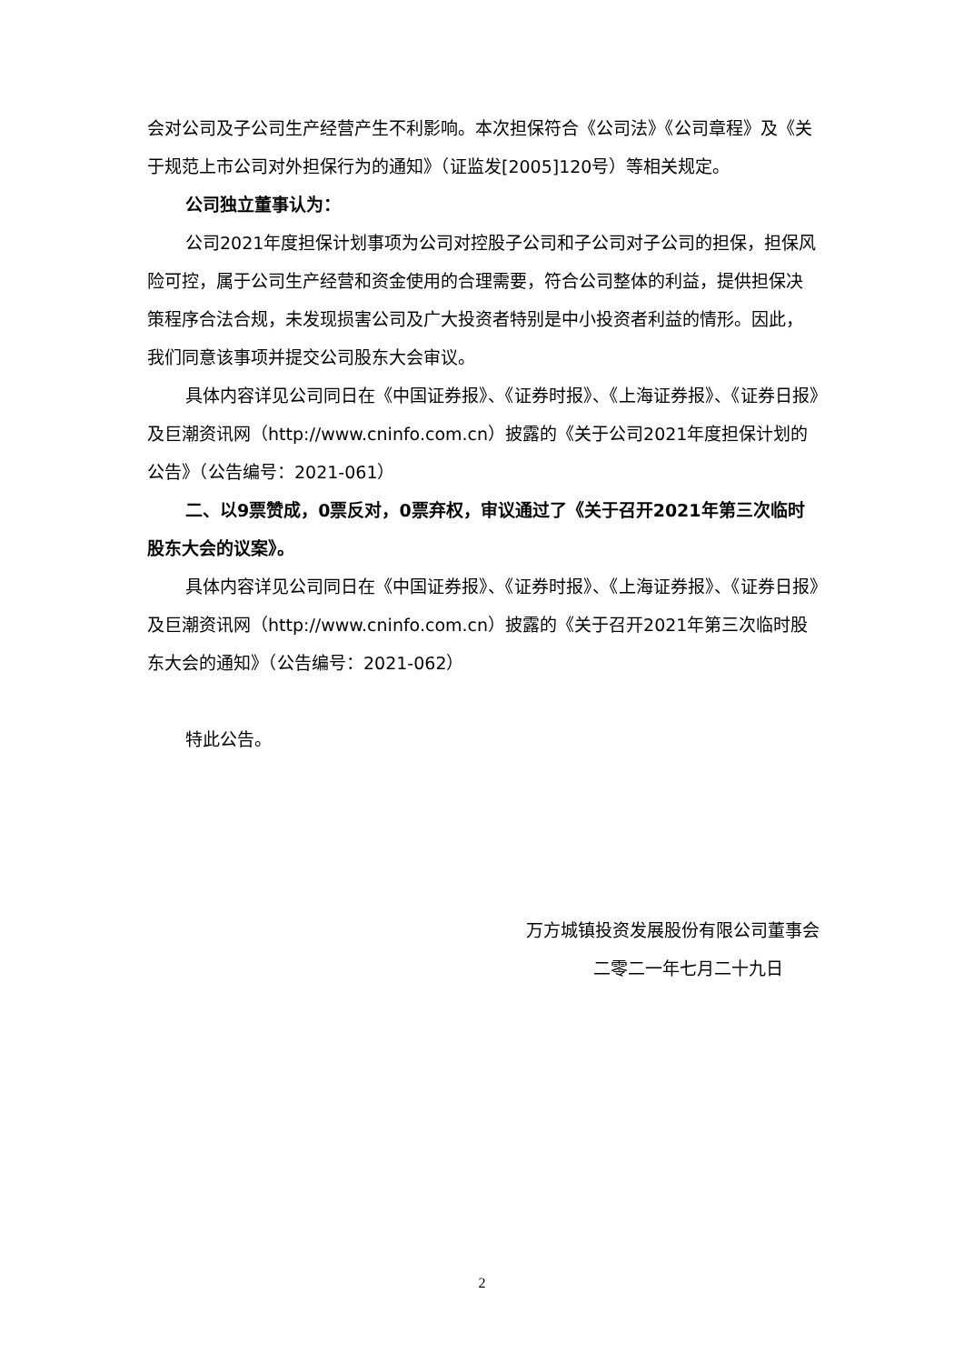会对公司及子公司生产经营产生不利影响。本次担保符合《公司法》《公司章程》及《关于规范上市公司对外担保行为的通知》（证监发[2005]120号）等相关规定。
公司独立董事认为：
公司2021年度担保计划事项为公司对控股子公司和子公司对子公司的担保，担保风险可控，属于公司生产经营和资金使用的合理需要，符合公司整体的利益，提供担保决策程序合法合规，未发现损害公司及广大投资者特别是中小投资者利益的情形。因此，我们同意该事项并提交公司股东大会审议。
具体内容详见公司同日在《中国证券报》、《证券时报》、《上海证券报》、《证券日报》及巨潮资讯网（http://www.cninfo.com.cn）披露的《关于公司2021年度担保计划的公告》（公告编号：2021-061）
二、以9票赞成，0票反对，0票弃权，审议通过了《关于召开2021年第三次临时股东大会的议案》。
具体内容详见公司同日在《中国证券报》、《证券时报》、《上海证券报》、《证券日报》及巨潮资讯网（http://www.cninfo.com.cn）披露的《关于召开2021年第三次临时股东大会的通知》（公告编号：2021-062）
特此公告。
万方城镇投资发展股份有限公司董事会
二零二一年七月二十九日
2